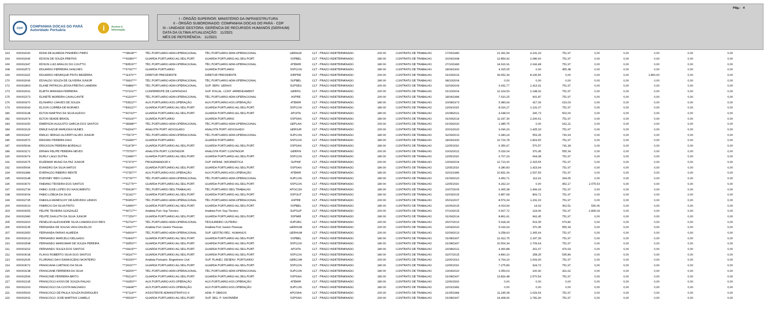Pág.: 4
CDP
COMPANHIA DOCAS DO PARÁ
Autoridade Portuária
i
Acesso à
Informação
I - ÓRGÃO SUPERIOR: MINISTÉRIO DA INFRAESTRUTURA
II - ÓRGÃO SUBORDINADO: COMPANHIA DOCAS DO PARÁ - CDP
III - UNIDADE GESTORA: GERÊNCIA DE RECURSOS HUMANOS (GERHUM)
DATA DA ÚLTIMA ATUALIZAÇÃO: 11/2021
MÊS DE REFERÊNCIA: 11/2021
| 163 | 000002090 | EDNA DE ALMEIDA PINHEIRO PIRES | ***08638*** | TÉC.PORTUARIO:ADM-OPERACIONAL | TÉC.PORTUARIO:ADM-OPERACIONAL | GERAUD | CLT - PRAZO INDETERMINADO | 200:00 | CONTRATO DE TRABALHO | 17/06/1980 | 21.391,54 | 4.231,33 | 751,97 | 0,00 | 0,00 | 0,00 | 0,00 | 0,00 |
| 164 | 000002646 | EDSON DE SOUZA FREITAS | ***69380*** | GUARDA PORTUARIO:AG.SEG.PORT. | GUARDA PORTUARIO:AG.SEG.PORT. | SSPBEL | CLT - PRAZO INDETERMINADO | 180:00 | CONTRATO DE TRABALHO | 16/04/1998 | 12.854,92 | 2.086,60 | 751,97 | 0,00 | 0,00 | 0,00 | 0,00 | 0,00 |
| 166 | 000002347 | EDSON LUIZ ARAUJO DO COUTTO | ***83506*** | TÉC.PORTUARIO:ADM-OPERACIONAL | TÉC.PORTUARIO:ADM-OPERACIONAL | ATEMIR | CLT - PRAZO INDETERMINADO | 180:00 | CONTRATO DE TRABALHO | 27/10/1983 | 14.616,91 | 2.042,48 | 751,97 | 0,00 | 0,00 | 0,00 | 0,00 | 0,00 |
| 168 | 000002572 | EDUARDO FERREIRA SANCHES | ***67097*** | GUARDA PORTUARIO | GUARDA PORTUARIO | SSPCON | CLT - PRAZO INDETERMINADO | 180:00 | CONTRATO DE TRABALHO | 18/04/1990 | 4.315,05 | 0,00 | 455,38 | 0,00 | 0,00 | 0,00 | 0,00 | 0,00 |
| 169 | 000003115 | EDUARDO HENRIQUE PINTO BEZERRA | ***11970*** | DIRETOR PRESIDENTE | DIRETOR PRESIDENTE | DIRPRE | CLT - PRAZO INDETERMINADO | 200:00 | CONTRATO DE TRABALHO | 01/03/2019 | 39.652,39 | 8.236,56 | 0,00 | 0,00 | 0,00 | 1.800,00 | 0,00 | 0,00 |
| 170 | 000002696 | EDVALDO SOUZA DE OLIVEIRA JUNIOR | ***39937*** | TÉC.PORTUARIO:ADM-OPERACIONAL | TÉC.PORTUARIO:ADM-OPERACIONAL | SUPBEL | CLT - PRAZO INDETERMINADO | 180:00 | CONTRATO DE TRABALHO | 08/10/2004 | 0,00 | 0,00 | 0,00 | 0,00 | 0,00 | 0,00 | 0,00 | 0,00 |
| 172 | 000002863 | ELANE PATRICIA LESSA FREITAS LAMEIRA | ***69884*** | TÉC.PORTUARIO:ADM-OPERACIONAL | SUP. SERV. GERAIS | SUPSEG | CLT - PRAZO INDETERMINADO | 200:00 | CONTRATO DE TRABALHO | 02/03/2009 | 9.431,77 | 1.413,31 | 751,97 | 0,00 | 0,00 | 0,00 | 0,00 | 0,00 |
| 173 | 000002691 | ELIETH MIRANDA FERREIRA | ***07201*** | CONFERENTE DE CAPATAZIAS | SUP. FISCAL. CONT. ARRENDAMENT | GERFIC | CLT - PRAZO INDETERMINADO | 200:00 | CONTRATO DE TRABALHO | 01/10/2004 | 12.104,53 | 2.148,32 | 751,97 | 0,00 | 0,00 | 0,00 | 0,00 | 0,00 |
| 175 | 000002373 | ELINETE MOREIRA CAVALCANTE | ***41200*** | TÉC.PORTUARIO:ADM-OPERACIONAL | TÉC.PORTUARIO:ADM-OPERACIONAL | ASPRE | CLT - PRAZO INDETERMINADO | 200:00 | CONTRATO DE TRABALHO | 18/04/1984 | 7.610,15 | 901,87 | 751,97 | 0,00 | 0,00 | 0,00 | 0,00 | 0,00 |
| 176 | 000000970 | ELISIARIO CHAVES DE SOUZA | ***53522*** | AUX.PORTUARIO:ASS.OPERAÇÃO | AUX.PORTUARIO:ASS.OPERAÇÃO | ATEMIR | CLT - PRAZO INDETERMINADO | 180:00 | CONTRATO DE TRABALHO | 10/08/1973 | 5.483,94 | 417,09 | 619,03 | 0,00 | 0,00 | 0,00 | 0,00 | 0,00 |
| 179 | 000003043 | ELSON CORREA DE MORAES | ***83022*** | GUARDA PORTUARIO:AG.SEG.PORT. | GUARDA PORTUARIO:AG.SEG.PORT. | SSPCON | CLT - PRAZO INDETERMINADO | 180:00 | CONTRATO DE TRABALHO | 11/09/2015 | 8.026,27 | 1.131,07 | 751,97 | 0,00 | 0,00 | 0,00 | 0,00 | 0,00 |
| 180 | 000003198 | ELTON MARTINS DA SILVA ALEIXO | ***90743*** | GUARDA PORTUARIO:AG.SEG.PORT. | GUARDA PORTUARIO:AG.SEG.PORT. | APOITA | CLT - PRAZO INDETERMINADO | 180:00 | CONTRATO DE TRABALHO | 16/08/2021 | 4.648,03 | 296,73 | 502,00 | 0,00 | 0,00 | 0,00 | 0,00 | 0,00 |
| 182 | 000002974 | ELTON SEADE BRASIL | ***40024*** | GUARDA PORTUARIO | GUARDA PORTUARIO | SSPSAN | CLT - PRAZO INDETERMINADO | 180:00 | CONTRATO DE TRABALHO | 01/09/2014 | 11.937,30 | 2.206,61 | 751,97 | 0,00 | 0,00 | 0,00 | 0,00 | 0,00 |
| 183 | 000003150 | EMERSON AUGUSTO GARCIA DOS SANTOS | ***38388*** | TÉC.PORTUARIO:ADM-OPERACIONAL | TÉC.PORTUARIO:ADM-OPERACIONAL | GEPLAN | CLT - PRAZO INDETERMINADO | 200:00 | CONTRATO DE TRABALHO | 01/09/2020 | 1.985,75 | 0,00 | 162,21 | 0,00 | 0,00 | 0,00 | 0,00 | 0,00 |
| 184 | 000003129 | EMILE KAZUE MARUOKA NUNES | ***64264*** | ANALISTA PORT.:ADVOGADO | ANALISTA PORT.:ADVOGADO | GERJUR | CLT - PRAZO INDETERMINADO | 200:00 | CONTRATO DE TRABALHO | 20/01/2020 | 9.096,29 | 1.425,33 | 751,97 | 0,00 | 0,00 | 0,00 | 0,00 | 0,00 |
| 185 | 000002947 | EMILIO SERGIO ALIVERTI ALVES JUNIOR | ***75670*** | TÉC.PORTUARIO:ADM-OPERACIONAL | TÉC.PORTUARIO:ADM-OPERACIONAL | SUPCON | CLT - PRAZO INDETERMINADO | 180:00 | CONTRATO DE TRABALHO | 02/09/2013 | 6.283,24 | 553,25 | 730,93 | 0,00 | 0,00 | 0,00 | 0,00 | 0,00 |
| 186 | 000002570 | ERASMO PEREIRA DIAS | ***29289*** | GUARDA PORTUARIO | GUARDA PORTUARIO | SSPCON | CLT - PRAZO INDETERMINADO | 180:00 | CONTRATO DE TRABALHO | 18/04/1990 | 10.719,78 | 1.819,65 | 751,97 | 0,00 | 0,00 | 0,00 | 0,00 | 0,00 |
| 187 | 000005694 | ERICKSON PEREIRA BORDALO | ***61478*** | GUARDA PORTUARIO:AG.SEG.PORT. | GUARDA PORTUARIO:AG.SEG.PORT. | SSPSAN | CLT - PRAZO INDETERMINADO | 180:00 | CONTRATO DE TRABALHO | 11/05/2016 | 6.356,47 | 570,57 | 741,18 | 0,00 | 0,00 | 0,00 | 0,00 | 0,00 |
| 189 | 000003172 | ERNAN FELIPE PEREIRA NEVES | ***75750*** | ANALISTA PORT.:CONTADOR | ANALISTA PORT.:CONTADOR | GERFIN | CLT - PRAZO INDETERMINADO | 200:00 | CONTRATO DE TRABALHO | 10/02/2021 | 5.029,04 | 370,45 | 555,34 | 0,00 | 0,00 | 0,00 | 0,00 | 0,00 |
| 190 | 000003074 | EURLY LAGO DUTRA | ***23486*** | GUARDA PORTUARIO:AG.SEG.PORT. | GUARDA PORTUARIO:AG.SEG.PORT. | SSPCON | CLT - PRAZO INDETERMINADO | 180:00 | CONTRATO DE TRABALHO | 11/05/2016 | 6.707,29 | 664,08 | 751,97 | 0,00 | 0,00 | 0,00 | 0,00 | 0,00 |
| 191 | 000002675 | EUZEMAR MUNIZ DA PAZ JUNIOR | ***67379*** | PROGRAMADOR II | SUP. INFRAE. INFORMÁTICA | SUPINF | CLT - PRAZO INDETERMINADO | 200:00 | CONTRATO DE TRABALHO | 13/09/2004 | 12.713,00 | 2.315,65 | 751,97 | 0,00 | 0,00 | 0,00 | 0,00 | 0,00 |
| 192 | 000005696 | EVANDRO DA SILVA MATOS | ***99296*** | GUARDA PORTUARIO:AG.SEG.PORT. | GUARDA PORTUARIO:AG.SEG.PORT. | SSPSAN | CLT - PRAZO INDETERMINADO | 180:00 | CONTRATO DE TRABALHO | 11/05/2016 | 9.280,83 | 1.423,94 | 751,97 | 0,00 | 0,00 | 0,00 | 0,00 | 0,00 |
| 194 | 000002484 | EVERALDO RIBEIRO RENTE | ***07357*** | AUX.PORTUARIO:ASS.OPERAÇÃO | AUX.PORTUARIO:ASS.OPERAÇÃO | ATEMIR | CLT - PRAZO INDETERMINADO | 180:00 | CONTRATO DE TRABALHO | 02/01/1986 | 10.831,09 | 2.537,59 | 751,97 | 0,00 | 0,00 | 0,00 | 0,00 | 0,00 |
| 195 | 000003148 | EVESNEY REIS CUNHA | ***37787*** | TÉC.PORTUARIO:ADM-OPERACIONAL | TÉC.PORTUARIO:ADM-OPERACIONAL | SUPCON | CLT - PRAZO INDETERMINADO | 180:00 | CONTRATO DE TRABALHO | 01/09/2020 | 3.452,71 | 112,91 | 334,65 | 0,00 | 0,00 | 0,00 | 0,00 | 0,00 |
| 196 | 000003070 | FABIANO TEIXEIRA DOS SANTOS | ***31775*** | GUARDA PORTUARIO:AG.SEG.PORT. | GUARDA PORTUARIO:AG.SEG.PORT. | SSPCON | CLT - PRAZO INDETERMINADO | 180:00 | CONTRATO DE TRABALHO | 11/05/2016 | 4.292,10 | 0,00 | 452,17 | 2.075,53 | 0,00 | 0,00 | 0,00 | 0,00 |
| 197 | 000002734 | FABIO JOSE LOPES DO NASCIMENTO | ***65418*** | TÉC.PORTUARIO:SEG.TRABALHO | TÉC.PORTUARIO:SEG.TRABALHO | APOCON | CLT - PRAZO INDETERMINADO | 180:00 | CONTRATO DE TRABALHO | 10/07/2006 | 9.365,38 | 1.499,33 | 751,97 | 0,00 | 0,00 | 0,00 | 0,00 | 0,00 |
| 198 | 000003004 | FABIO LISBOA DA SILVA | ***11142*** | GUARDA PORTUARIO:AG.SEG.PORT. | GUARDA PORTUARIO:AG.SEG.PORT. | SSPOUT | CLT - PRAZO INDETERMINADO | 180:00 | CONTRATO DE TRABALHO | 02/03/2015 | 6.857,68 | 809,71 | 751,97 | 0,00 | 0,00 | 0,00 | 0,00 | 0,00 |
| 199 | 000002795 | FABIOLA MANESCHY DE AZEVEDO LEMOS | ***50959*** | TÉC.PORTUARIO:ADM-OPERACIONAL | TÉC.PORTUARIO:ADM-OPERACIONAL | ASPRE | CLT - PRAZO INDETERMINADO | 200:00 | CONTRATO DE TRABALHO | 15/01/2007 | 8.579,34 | 1.231,03 | 751,97 | 0,00 | 0,00 | 0,00 | 0,00 | 0,00 |
| 200 | 000003013 | FABRICIO DA SILVA PINTO | ***14680*** | GUARDA PORTUARIO:AG.SEG.PORT. | GUARDA PORTUARIO:AG.SEG.PORT. | SSPBEL | CLT - PRAZO INDETERMINADO | 180:00 | CONTRATO DE TRABALHO | 16/06/2015 | 4.003,99 | 14,02 | 362,51 | 536,06 | 0,00 | 0,00 | 0,00 | 0,00 |
| 203 | 000003053 | FELIPE TEIXEIRA GONZALEZ | ***96717*** | Analista Port.:Sup.Técnico | Analista Port.:Sup.Técnico | SUPSUP | CLT - PRAZO INDETERMINADO | 200:00 | CONTRATO DE TRABALHO | 07/10/2015 | 6.507,72 | 124,66 | 751,97 | 2.835,04 | 0,00 | 0,00 | 0,00 | 0,00 |
| 204 | 000002980 | FELIPE ZAHLUTH DA SILVA JUNIOR | ***77259*** | GUARDA PORTUARIO:AG.SEG.PORT. | GUARDA PORTUARIO:AG.SEG.PORT. | SSPMIR | CLT - PRAZO INDETERMINADO | 180:00 | CONTRATO DE TRABALHO | 01/09/2014 | 8.861,41 | 962,45 | 751,97 | 0,00 | 0,00 | 0,00 | 0,00 | 0,00 |
| 205 | 000002900 | FENELON ALEXANDRE SILVA CAMARA DOS REIS | ***52790*** | TÉC.PORTUARIO:ADM-OPERACIONAL | TESOUREIRO OUTEIRO | SUPORC | CLT - PRAZO INDETERMINADO | 200:00 | CONTRATO DE TRABALHO | 26/07/2010 | 5.918,18 | 519,05 | 679,82 | 0,00 | 0,00 | 0,00 | 0,00 | 0,00 |
| 206 | 000003135 | FERNANDA DE SOUSA VASCONCELOS | ***14027*** | Analista Port.:Gestor Pessoas | Analista Port.:Gestor Pessoas | GERHUM | CLT - PRAZO INDETERMINADO | 200:00 | CONTRATO DE TRABALHO | 13/04/2020 | 5.029,04 | 370,45 | 555,34 | 0,00 | 0,00 | 0,00 | 0,00 | 0,00 |
| 207 | 000002950 | FERNANDA FARIAS ALMEIDA | ***94669*** | TÉC.PORTUARIO:ADM-OPERACIONAL | SUP. GESTÃO REC. HUMANOS | GERHUM | CLT - PRAZO INDETERMINADO | 200:00 | CONTRATO DE TRABALHO | 02/09/2013 | 9.258,43 | 1.365,64 | 751,97 | 0,00 | 0,00 | 0,00 | 0,00 | 0,00 |
| 209 | 000002613 | FERNANDO MARCELO DELGADO | ***63440*** | GUARDA PORTUARIO:AG.SEG.PORT. | GUARDA PORTUARIO:AG.SEG.PORT. | SSPBEL | CLT - PRAZO INDETERMINADO | 180:00 | CONTRATO DE TRABALHO | 01/08/1997 | 12.412,75 | 2.337,35 | 751,97 | 0,00 | 0,00 | 0,00 | 0,00 | 0,00 |
| 210 | 000002598 | FERNANDO MARIOMAR DE SOUZA PEREIRA | ***39550*** | GUARDA PORTUARIO:AG.SEG.PORT. | GUARDA PORTUARIO:AG.SEG.PORT. | SSPCON | CLT - PRAZO INDETERMINADO | 180:00 | CONTRATO DE TRABALHO | 01/08/1997 | 10.509,34 | 1.709,64 | 751,97 | 0,00 | 0,00 | 0,00 | 0,00 | 0,00 |
| 211 | 000003202 | FERNANDO SOUZA DOS SANTOS | ***09915*** | GUARDA PORTUARIO:AG.SEG.PORT. | GUARDA PORTUARIO:AG.SEG.PORT. | APOITA | CLT - PRAZO INDETERMINADO | 180:00 | CONTRATO DE TRABALHO | 16/08/2021 | 4.466,88 | 261,67 | 476,64 | 0,00 | 0,00 | 0,00 | 0,00 | 0,00 |
| 212 | 000003018 | FLAVIO ROBERTO SILVA DOS SANTOS | ***36247*** | GUARDA PORTUARIO:AG.SEG.PORT. | GUARDA PORTUARIO:AG.SEG.PORT. | SSPCON | CLT - PRAZO INDETERMINADO | 180:00 | CONTRATO DE TRABALHO | 02/07/2015 | 4.890,10 | 258,25 | 535,89 | 0,00 | 0,00 | 0,00 | 0,00 | 0,00 |
| 213 | 000002936 | FLORIANO DAVI DAMASCENO MONTEIRO | ***40330*** | Analista Portuário: Engenheiro Civil | SUP. PLANEJ. DESENV. PORTUARIO | GERCOM | CLT - PRAZO INDETERMINADO | 200:00 | CONTRATO DE TRABALHO | 11/06/2013 | 9.764,19 | 1.609,00 | 751,97 | 0,00 | 0,00 | 0,00 | 0,00 | 0,00 |
| 214 | 000003072 | FRANCIANA CAETANO DA SILVA | ***26037*** | GUARDA PORTUARIO:AG.SEG.PORT. | GUARDA PORTUARIO:AG.SEG.PORT. | SSPCON | CLT - PRAZO INDETERMINADO | 180:00 | CONTRATO DE TRABALHO | 11/05/2016 | 7.275,89 | 924,72 | 751,97 | 0,00 | 0,00 | 0,00 | 0,00 | 0,00 |
| 215 | 000003138 | FRANCIANE FERREIRA DA SILVA | ***28156*** | TÉC.PORTUARIO:ADM-OPERACIONAL | TÉC.PORTUARIO:ADM-OPERACIONAL | SUPCON | CLT - PRAZO INDETERMINADO | 180:00 | CONTRATO DE TRABALHO | 13/04/2020 | 3.359,63 | 100,90 | 321,62 | 0,00 | 0,00 | 0,00 | 0,00 | 0,00 |
| 216 | 000002596 | FRANCINEI FERREIRA BRITO | ***56214*** | GUARDA PORTUARIO:AG.SEG.PORT. | GUARDA PORTUARIO:AG.SEG.PORT. | SSPSAN | CLT - PRAZO INDETERMINADO | 180:00 | CONTRATO DE TRABALHO | 01/08/1997 | 13.829,48 | 2.570,54 | 751,97 | 0,00 | 0,00 | 0,00 | 0,00 | 0,00 |
| 217 | 000002195 | FRANCISCO ASSIS DE SOUZA FIALHO | ***09350*** | AUX.PORTUARIO:ASS.OPERAÇÃO | AUX.PORTUARIO:ASS.OPERAÇÃO | ATEMIR | CLT - PRAZO INDETERMINADO | 180:00 | CONTRATO DE TRABALHO | 11/06/2003 | 0,00 | 0,00 | 0,00 | 0,00 | 0,00 | 0,00 | 0,00 | 0,00 |
| 219 | 000002163 | FRANCISCO DA COSTA MACHADO | ***24448*** | AUX.PORTUARIO:ASS.OPERAÇÃO | AUX.PORTUARIO:ASS.OPERAÇÃO | SUPCON | CLT - PRAZO INDETERMINADO | 180:00 | CONTRATO DE TRABALHO | 22/01/1981 | 0,00 | 0,00 | 0,00 | 0,00 | 0,00 | 0,00 | 0,00 | 0,00 |
| 221 | 000005693 | FRANCISCO DE PAULA SOUZA RODRIGUES | ***97114*** | ASSISTENTE ADMINISTRATIVO II | ADM. P. ÓBIDOS | APOSAN | CLT - PRAZO INDETERMINADO | 200:00 | CONTRATO DE TRABALHO | 21/05/1984 | 11.245,08 | 1.629,69 | 751,97 | 0,00 | 0,00 | 0,00 | 0,00 | 0,00 |
| 222 | 000002602 | FRANCISCO JOSE MARTINS CAMELO | ***95639*** | GUARDA PORTUARIO:AG.SEG.PORT. | SUP. SEG. P. SANTARÉM | SSPSAN | CLT - PRAZO INDETERMINADO | 200:00 | CONTRATO DE TRABALHO | 01/08/1997 | 14.408,66 | 2.781,96 | 751,97 | 0,00 | 0,00 | 0,00 | 0,00 | 0,00 |